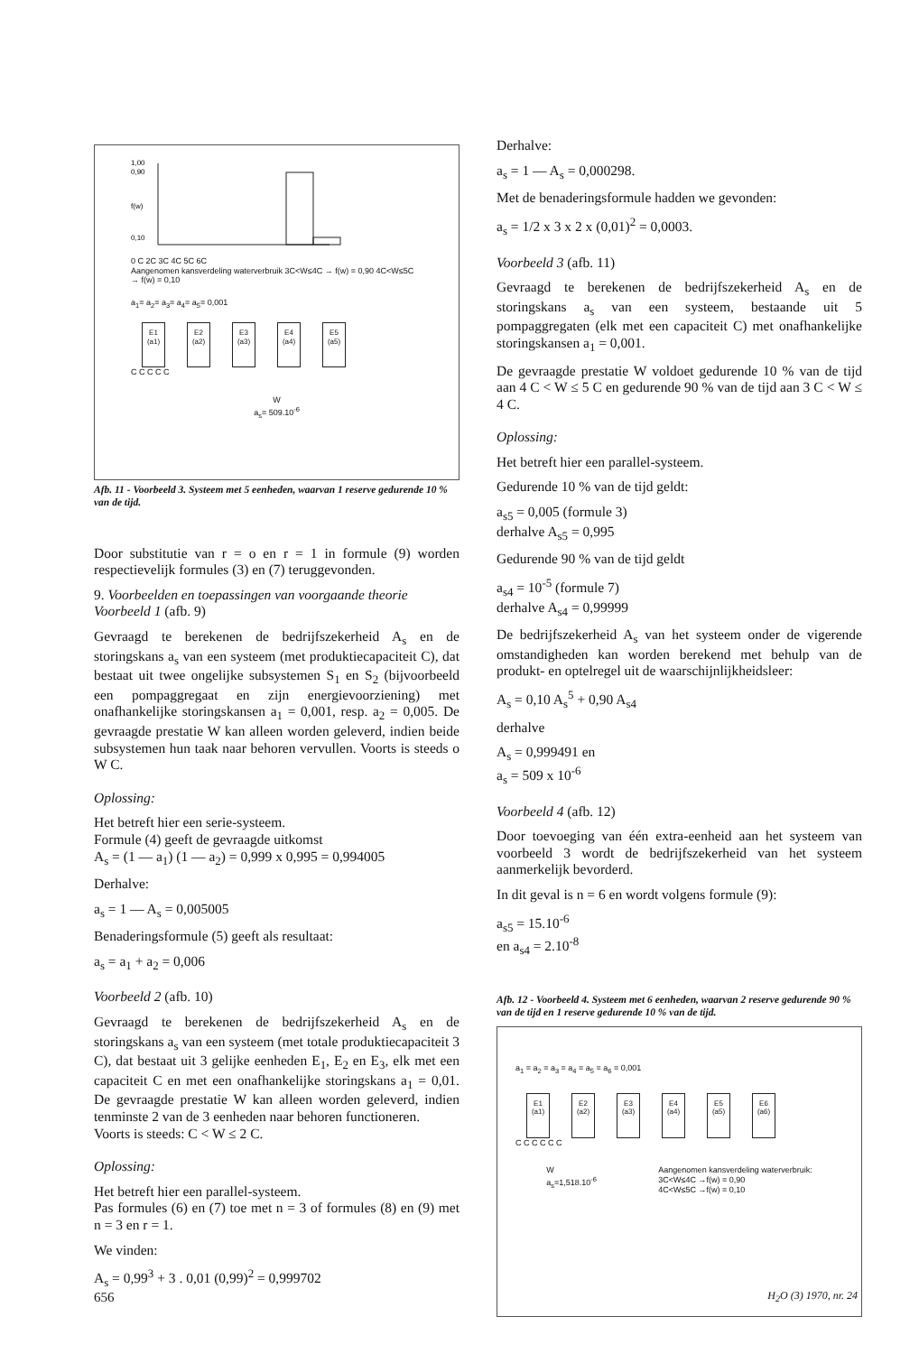1,00
0,90
f(w)
0,10
0 C 2C 3C 4C 5C 6C
Aangenomen kansverdeling waterverbruik 3C<W≤4C → f(w) = 0,90 4C<W≤5C → f(w) = 0,10
a<sub>1</sub>= a<sub>2</sub>= a<sub>3</sub>= a<sub>4</sub>= a<sub>5</sub>= 0,001
E1
(a1) E2
(a2) E3
(a3) E4
(a4) E5
(a5)
C C C C C
W
a<sub>s</sub>= 509.10<sup>-6</sup>
Afb. 11 - Voorbeeld 3. Systeem met 5 eenheden, waarvan 1 reserve gedurende 10 % van de tijd.
Door substitutie van r = o en r = 1 in formule (9) worden respectievelijk formules (3) en (7) teruggevonden.
9. Voorbeelden en toepassingen van voorgaande theorie
Voorbeeld 1 (afb. 9)
Gevraagd te berekenen de bedrijfszekerheid A<sub>s</sub> en de storingskans a<sub>s</sub> van een systeem (met produktiecapaciteit C), dat bestaat uit twee ongelijke subsystemen S<sub>1</sub> en S<sub>2</sub> (bijvoorbeeld een pompaggregaat en zijn energievoorziening) met onafhankelijke storingskansen a<sub>1</sub> = 0,001, resp. a<sub>2</sub> = 0,005. De gevraagde prestatie W kan alleen worden geleverd, indien beide subsystemen hun taak naar behoren vervullen. Voorts is steeds o W C.
Oplossing:
Het betreft hier een serie-systeem.
Formule (4) geeft de gevraagde uitkomst
A<sub>s</sub> = (1 — a<sub>1</sub>) (1 — a<sub>2</sub>) = 0,999 x 0,995 = 0,994005
Derhalve:
a<sub>s</sub> = 1 — A<sub>s</sub> = 0,005005
Benaderingsformule (5) geeft als resultaat:
a<sub>s</sub> = a<sub>1</sub> + a<sub>2</sub> = 0,006
Voorbeeld 2 (afb. 10)
Gevraagd te berekenen de bedrijfszekerheid A<sub>s</sub> en de storingskans a<sub>s</sub> van een systeem (met totale produktiecapaciteit 3 C), dat bestaat uit 3 gelijke eenheden E<sub>1</sub>, E<sub>2</sub> en E<sub>3</sub>, elk met een capaciteit C en met een onafhankelijke storingskans a<sub>1</sub> = 0,01. De gevraagde prestatie W kan alleen worden geleverd, indien tenminste 2 van de 3 eenheden naar behoren functioneren.
Voorts is steeds: C < W ≤ 2 C.
Oplossing:
Het betreft hier een parallel-systeem.
Pas formules (6) en (7) toe met n = 3 of formules (8) en (9) met n = 3 en r = 1.
We vinden:
A<sub>s</sub> = 0,99<sup>3</sup> + 3 . 0,01 (0,99)<sup>2</sup> = 0,999702
Derhalve:
a<sub>s</sub> = 1 — A<sub>s</sub> = 0,000298.
Met de benaderingsformule hadden we gevonden:
a<sub>s</sub> = 1/2 x 3 x 2 x (0,01)<sup>2</sup> = 0,0003.
Voorbeeld 3 (afb. 11)
Gevraagd te berekenen de bedrijfszekerheid A<sub>s</sub> en de storingskans a<sub>s</sub> van een systeem, bestaande uit 5 pompaggregaten (elk met een capaciteit C) met onafhankelijke storingskansen a<sub>1</sub> = 0,001.
De gevraagde prestatie W voldoet gedurende 10 % van de tijd aan 4 C < W ≤ 5 C en gedurende 90 % van de tijd aan 3 C < W ≤ 4 C.
Oplossing:
Het betreft hier een parallel-systeem.
Gedurende 10 % van de tijd geldt:
a<sub>s5</sub> = 0,005 (formule 3)
derhalve A<sub>s5</sub> = 0,995
Gedurende 90 % van de tijd geldt
a<sub>s4</sub> = 10<sup>-5</sup> (formule 7)
derhalve A<sub>s4</sub> = 0,99999
De bedrijfszekerheid A<sub>s</sub> van het systeem onder de vigerende omstandigheden kan worden berekend met behulp van de produkt- en optelregel uit de waarschijnlijkheidsleer:
A<sub>s</sub> = 0,10 A<sub>s</sub><sup>5</sup> + 0,90 A<sub>s4</sub>
derhalve
A<sub>s</sub> = 0,999491 en
a<sub>s</sub> = 509 x 10<sup>-6</sup>
Voorbeeld 4 (afb. 12)
Door toevoeging van één extra-eenheid aan het systeem van voorbeeld 3 wordt de bedrijfszekerheid van het systeem aanmerkelijk bevorderd.
In dit geval is n = 6 en wordt volgens formule (9):
a<sub>s5</sub> = 15.10<sup>-6</sup>
en a<sub>s4</sub> = 2.10<sup>-8</sup>
Afb. 12 - Voorbeeld 4. Systeem met 6 eenheden, waarvan 2 reserve gedurende 90 % van de tijd en 1 reserve gedurende 10 % van de tijd.
a<sub>1</sub> = a<sub>2</sub> = a<sub>3</sub> = a<sub>4</sub> = a<sub>5</sub> = a<sub>6</sub> = 0,001
E1
(a1) E2
(a2) E3
(a3) E4
(a4) E5
(a5) E6
(a6)
C C C C C C
W
a<sub>s</sub>=1,518.10<sup>-6</sup>
Aangenomen kansverdeling waterverbruik:
3C<W≤4C →f(w) = 0,90
4C<W≤5C →f(w) = 0,10
656 H<sub>2</sub>O (3) 1970, nr. 24